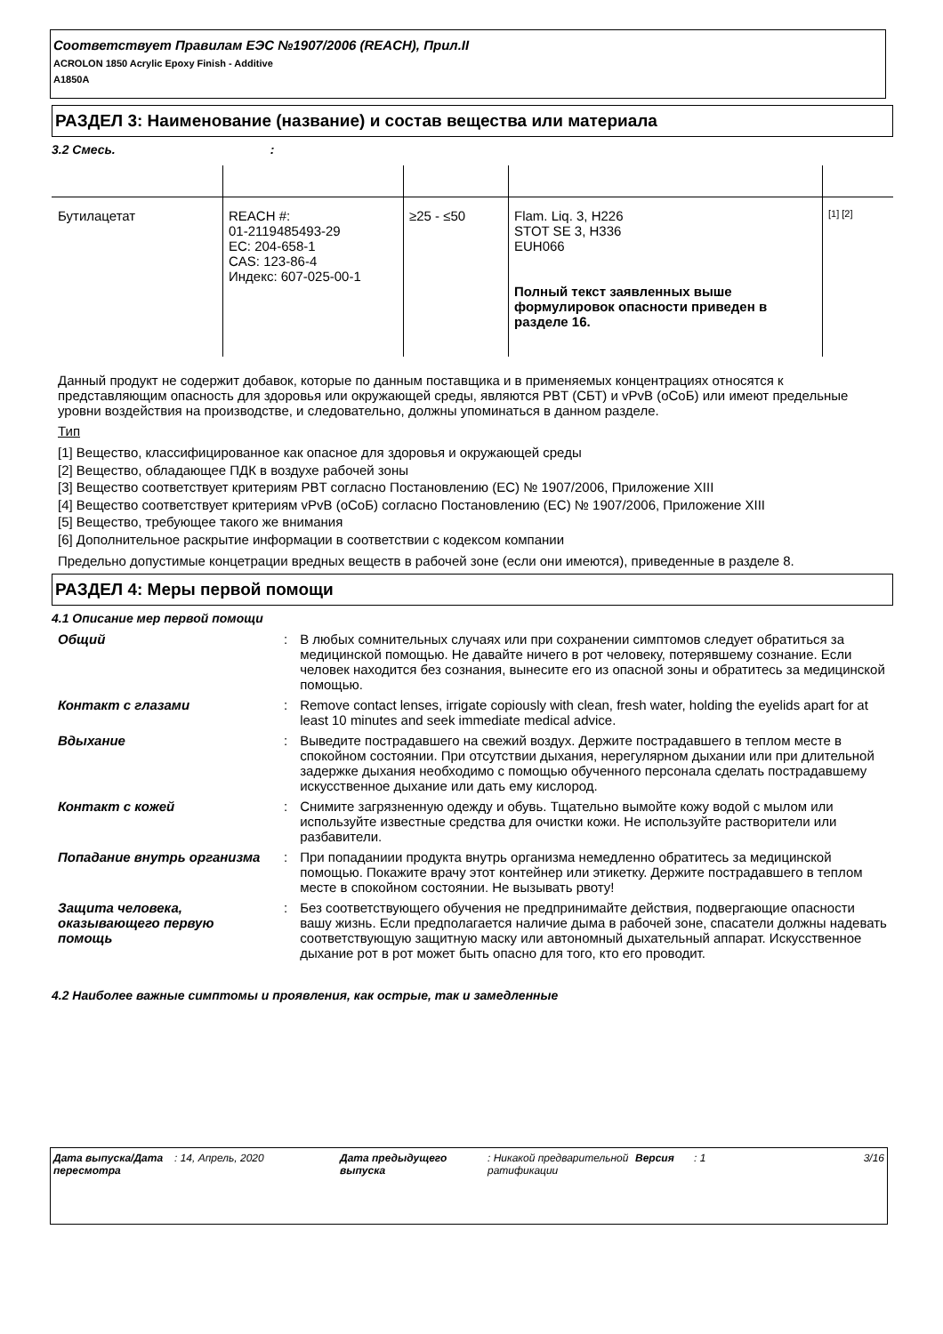Соответствует Правилам ЕЭС №1907/2006 (REACH), Прил.II
ACROLON 1850 Acrylic Epoxy Finish - Additive
A1850A
РАЗДЕЛ 3: Наименование (название) и состав вещества или материала
3.2 Смесь. :
| Бутилацетат | REACH #: 01-2119485493-29 EC: 204-658-1 CAS: 123-86-4 Индекс: 607-025-00-1 | ≥25 - ≤50 | Flam. Liq. 3, H226 STOT SE 3, H336 EUH066 Полный текст заявленных выше формулировок опасности приведен в разделе 16. | [1] [2] |
Данный продукт не содержит добавок, которые по данным поставщика и в применяемых концентрациях относятся к представляющим опасность для здоровья или окружающей среды, являются PBT (СБТ) и vPvB (оСоБ) или имеют предельные уровни воздействия на производстве, и следовательно, должны упоминаться в данном разделе.
Тип
[1] Вещество, классифицированное как опасное для здоровья и окружающей среды
[2] Вещество, обладающее ПДК в воздухе рабочей зоны
[3] Вещество соответствует критериям PBT согласно Постановлению (ЕС) № 1907/2006, Приложение XIII
[4] Вещество соответствует критериям vPvB (оСоБ) согласно Постановлению (ЕС) № 1907/2006, Приложение XIII
[5] Вещество, требующее такого же внимания
[6] Дополнительное раскрытие информации в соответствии с кодексом компании
Предельно допустимые концетрации вредных веществ в рабочей зоне (если они имеются), приведенные в разделе 8.
РАЗДЕЛ 4: Меры первой помощи
4.1 Описание мер первой помощи
| Общий | : | В любых сомнительных случаях или при сохранении симптомов следует обратиться за медицинской помощью. Не давайте ничего в рот человеку, потерявшему сознание. Если человек находится без сознания, вынесите его из опасной зоны и обратитесь за медицинской помощью. |
| Контакт с глазами | : | Remove contact lenses, irrigate copiously with clean, fresh water, holding the eyelids apart for at least 10 minutes and seek immediate medical advice. |
| Вдыхание | : | Выведите пострадавшего на свежий воздух. Держите пострадавшего в теплом месте в спокойном состоянии. При отсутствии дыхания, нерегулярном дыхании или при длительной задержке дыхания необходимо с помощью обученного персонала сделать пострадавшему искусственное дыхание или дать ему кислород. |
| Контакт с кожей | : | Снимите загрязненную одежду и обувь. Тщательно вымойте кожу водой с мылом или используйте известные средства для очистки кожи. Не используйте растворители или разбавители. |
| Попадание внутрь организма | : | При попаданиии продукта внутрь организма немедленно обратитесь за медицинской помощью. Покажите врачу этот контейнер или этикетку. Держите пострадавшего в теплом месте в спокойном состоянии. Не вызывать рвоту! |
| Защита человека, оказывающего первую помощь | : | Без соответствующего обучения не предпринимайте действия, подвергающие опасности вашу жизнь. Если предполагается наличие дыма в рабочей зоне, спасатели должны надевать соответствующую защитную маску или автономный дыхательный аппарат. Искусственное дыхание рот в рот может быть опасно для того, кто его проводит. |
4.2 Наиболее важные симптомы и проявления, как острые, так и замедленные
| Дата выпуска/Дата пересмотра | : 14, Апрель, 2020 | Дата предыдущего выпуска | : Никакой предварительной ратификации | Версия | : 1 | 3/16 |